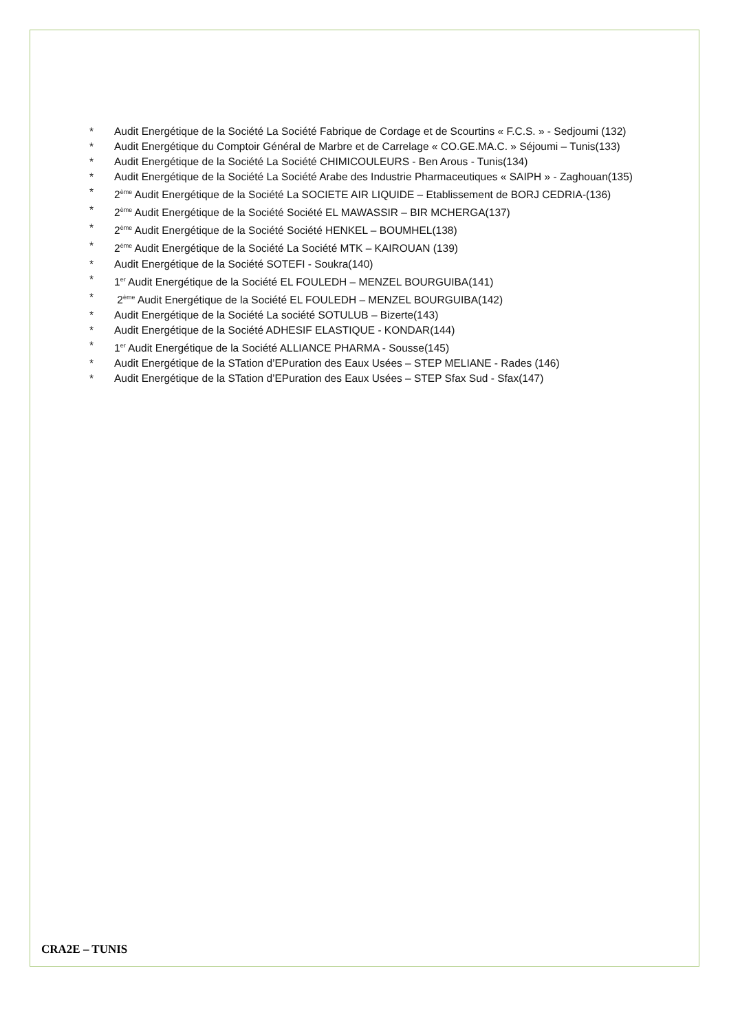* Audit Energétique de la Société La Société Fabrique de Cordage et de Scourtins « F.C.S. » - Sedjoumi (132)
* Audit Energétique du Comptoir Général de Marbre et de Carrelage « CO.GE.MA.C. » Séjoumi – Tunis(133)
* Audit Energétique de la Société La Société CHIMICOULEURS - Ben Arous - Tunis(134)
* Audit Energétique de la Société La Société Arabe des Industrie Pharmaceutiques « SAIPH » - Zaghouan(135)
* 2<sup>ème</sup> Audit Energétique de la Société La SOCIETE AIR LIQUIDE – Etablissement de BORJ CEDRIA-(136)
* 2<sup>ème</sup> Audit Energétique de la Société Société EL MAWASSIR – BIR MCHERGA(137)
* 2<sup>ème</sup> Audit Energétique de la Société Société HENKEL – BOUMHEL(138)
* 2<sup>ème</sup> Audit Energétique de la Société La Société MTK – KAIROUAN (139)
* Audit Energétique de la Société SOTEFI - Soukra(140)
* 1<sup>er</sup> Audit Energétique de la Société EL FOULEDH – MENZEL BOURGUIBA(141)
* 2<sup>ème</sup> Audit Energétique de la Société EL FOULEDH – MENZEL BOURGUIBA(142)
* Audit Energétique de la Société La société SOTULUB – Bizerte(143)
* Audit Energétique de la Société ADHESIF ELASTIQUE - KONDAR(144)
* 1<sup>er</sup> Audit Energétique de la Société ALLIANCE PHARMA - Sousse(145)
* Audit Energétique de la STation d’EPuration des Eaux Usées – STEP MELIANE - Rades (146)
* Audit Energétique de la STation d’EPuration des Eaux Usées – STEP Sfax Sud - Sfax(147)
CRA2E – TUNIS